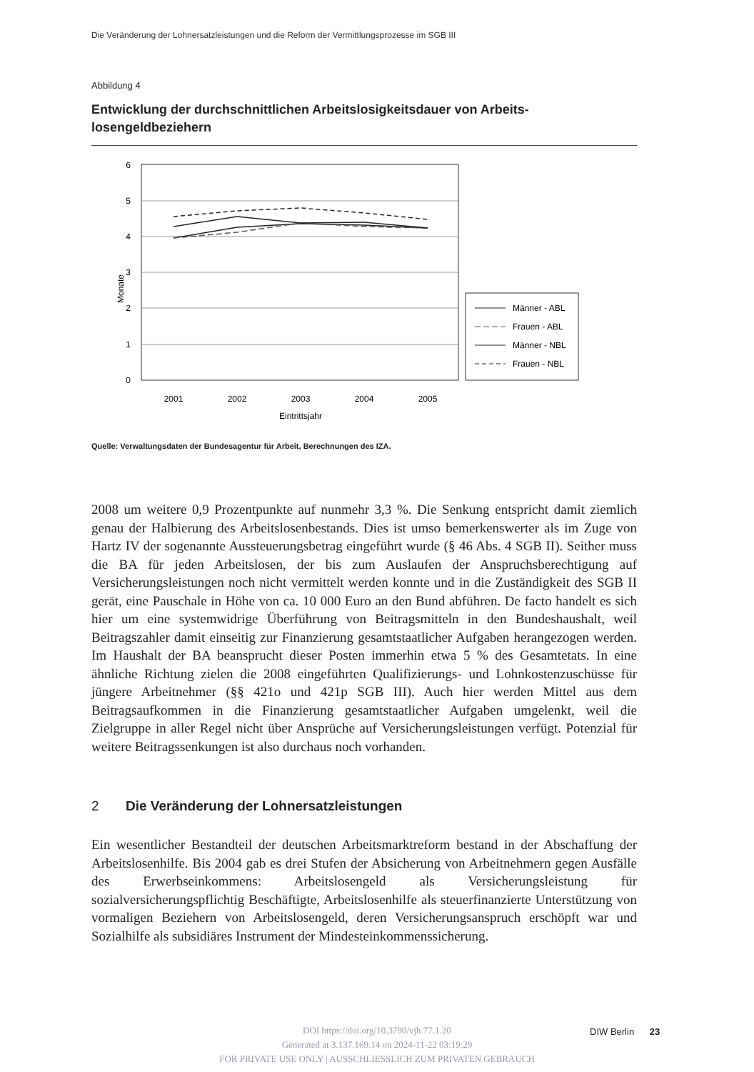Die Veränderung der Lohnersatzleistungen und die Reform der Vermittlungsprozesse im SGB III
Abbildung 4
Entwicklung der durchschnittlichen Arbeitslosigkeitsdauer von Arbeits-
losengeldbeziehern
Monate
6
5
4
3
2
1
0
2001
2002
2003
2004
2005
Eintrittsjahr
Männer - ABL
Frauen - ABL
Männer - NBL
Frauen - NBL
Quelle: Verwaltungsdaten der Bundesagentur für Arbeit, Berechnungen des IZA.
2008 um weitere 0,9 Prozentpunkte auf nunmehr 3,3 %. Die Senkung entspricht damit ziemlich genau der Halbierung des Arbeitslosenbestands. Dies ist umso bemerkenswerter als im Zuge von Hartz IV der sogenannte Aussteuerungsbetrag eingeführt wurde (§ 46 Abs. 4 SGB II). Seither muss die BA für jeden Arbeitslosen, der bis zum Auslaufen der Anspruchsberechtigung auf Versicherungsleistungen noch nicht vermittelt werden konnte und in die Zuständigkeit des SGB II gerät, eine Pauschale in Höhe von ca. 10 000 Euro an den Bund abführen. De facto handelt es sich hier um eine systemwidrige Überführung von Beitragsmitteln in den Bundeshaushalt, weil Beitragszahler damit einseitig zur Finanzierung gesamtstaatlicher Aufgaben herangezogen werden. Im Haushalt der BA beansprucht dieser Posten immerhin etwa 5 % des Gesamtetats. In eine ähnliche Richtung zielen die 2008 eingeführten Qualifizierungs- und Lohnkostenzuschüsse für jüngere Arbeitnehmer (§§ 421o und 421p SGB III). Auch hier werden Mittel aus dem Beitragsaufkommen in die Finanzierung gesamtstaatlicher Aufgaben umgelenkt, weil die Zielgruppe in aller Regel nicht über Ansprüche auf Versicherungsleistungen verfügt. Potenzial für weitere Beitragssenkungen ist also durchaus noch vorhanden.
2 Die Veränderung der Lohnersatzleistungen
Ein wesentlicher Bestandteil der deutschen Arbeitsmarktreform bestand in der Abschaffung der Arbeitslosenhilfe. Bis 2004 gab es drei Stufen der Absicherung von Arbeitnehmern gegen Ausfälle des Erwerbseinkommens: Arbeitslosengeld als Versicherungsleistung für sozialversicherungspflichtig Beschäftigte, Arbeitslosenhilfe als steuerfinanzierte Unterstützung von vormaligen Beziehern von Arbeitslosengeld, deren Versicherungsanspruch erschöpft war und Sozialhilfe als subsidiäres Instrument der Mindesteinkommenssicherung.
DOI https://doi.org/10.3790/vjh.77.1.20
Generated at 3.137.169.14 on 2024-11-22 03:19:29
FOR PRIVATE USE ONLY | AUSSCHLIESSLICH ZUM PRIVATEN GEBRAUCH
DIW Berlin 23